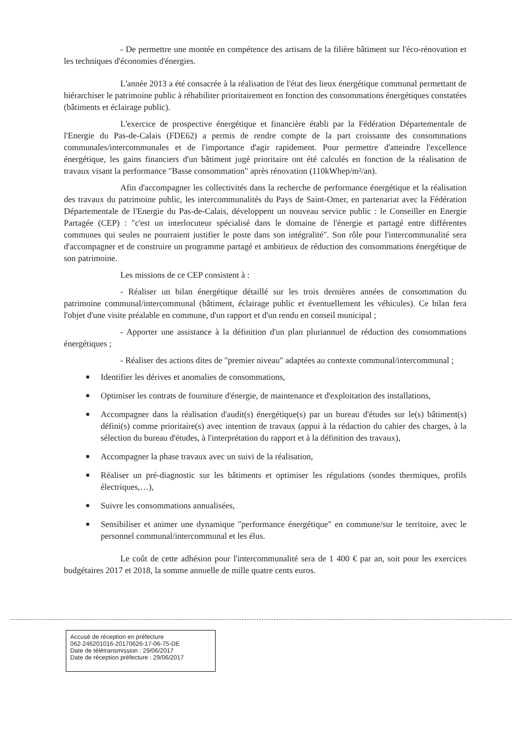- De permettre une montée en compétence des artisans de la filière bâtiment sur l'éco-rénovation et les techniques d'économies d'énergies.
L'année 2013 a été consacrée à la réalisation de l'état des lieux énergétique communal permettant de hiérarchiser le patrimoine public à réhabiliter prioritairement en fonction des consommations énergétiques constatées (bâtiments et éclairage public).
L'exercice de prospective énergétique et financière établi par la Fédération Départementale de l'Energie du Pas-de-Calais (FDE62) a permis de rendre compte de la part croissante des consommations communales/intercommunales et de l'importance d'agir rapidement. Pour permettre d'atteindre l'excellence énergétique, les gains financiers d'un bâtiment jugé prioritaire ont été calculés en fonction de la réalisation de travaux visant la performance "Basse consommation" après rénovation (110kWhep/m²/an).
Afin d'accompagner les collectivités dans la recherche de performance énergétique et la réalisation des travaux du patrimoine public, les intercommunalités du Pays de Saint-Omer, en partenariat avec la Fédération Départementale de l'Energie du Pas-de-Calais, développent un nouveau service public : le Conseiller en Energie Partagée (CEP) : "c'est un interlocuteur spécialisé dans le domaine de l'énergie et partagé entre différentes communes qui seules ne pourraient justifier le poste dans son intégralité". Son rôle pour l'intercommunalité sera d'accompagner et de construire un programme partagé et ambitieux de réduction des consommations énergétique de son patrimoine.
Les missions de ce CEP consistent à :
- Réaliser un bilan énergétique détaillé sur les trois dernières années de consommation du patrimoine communal/intercommunal (bâtiment, éclairage public et éventuellement les véhicules). Ce bilan fera l'objet d'une visite préalable en commune, d'un rapport et d'un rendu en conseil municipal ;
- Apporter une assistance à la définition d'un plan pluriannuel de réduction des consommations énergétiques ;
- Réaliser des actions dites de "premier niveau" adaptées au contexte communal/intercommunal ;
■ Identifier les dérives et anomalies de consommations,
■ Optimiser les contrats de fourniture d'énergie, de maintenance et d'exploitation des installations,
■ Accompagner dans la réalisation d'audit(s) énergétique(s) par un bureau d'études sur le(s) bâtiment(s) défini(s) comme prioritaire(s) avec intention de travaux (appui à la rédaction du cahier des charges, à la sélection du bureau d'études, à l'interprétation du rapport et à la définition des travaux),
■ Accompagner la phase travaux avec un suivi de la réalisation,
■ Réaliser un pré-diagnostic sur les bâtiments et optimiser les régulations (sondes thermiques, profils électriques,…),
■ Suivre les consommations annualisées,
■ Sensibiliser et animer une dynamique "performance énergétique" en commune/sur le territoire, avec le personnel communal/intercommunal et les élus.
Le coût de cette adhésion pour l'intercommunalité sera de 1 400 € par an, soit pour les exercices budgétaires 2017 et 2018, la somme annuelle de mille quatre cents euros.
Accusé de réception en préfecture
062-246201016-20170626-17-06-75-DE
Date de télétransmission : 29/06/2017
Date de réception préfecture : 29/06/2017